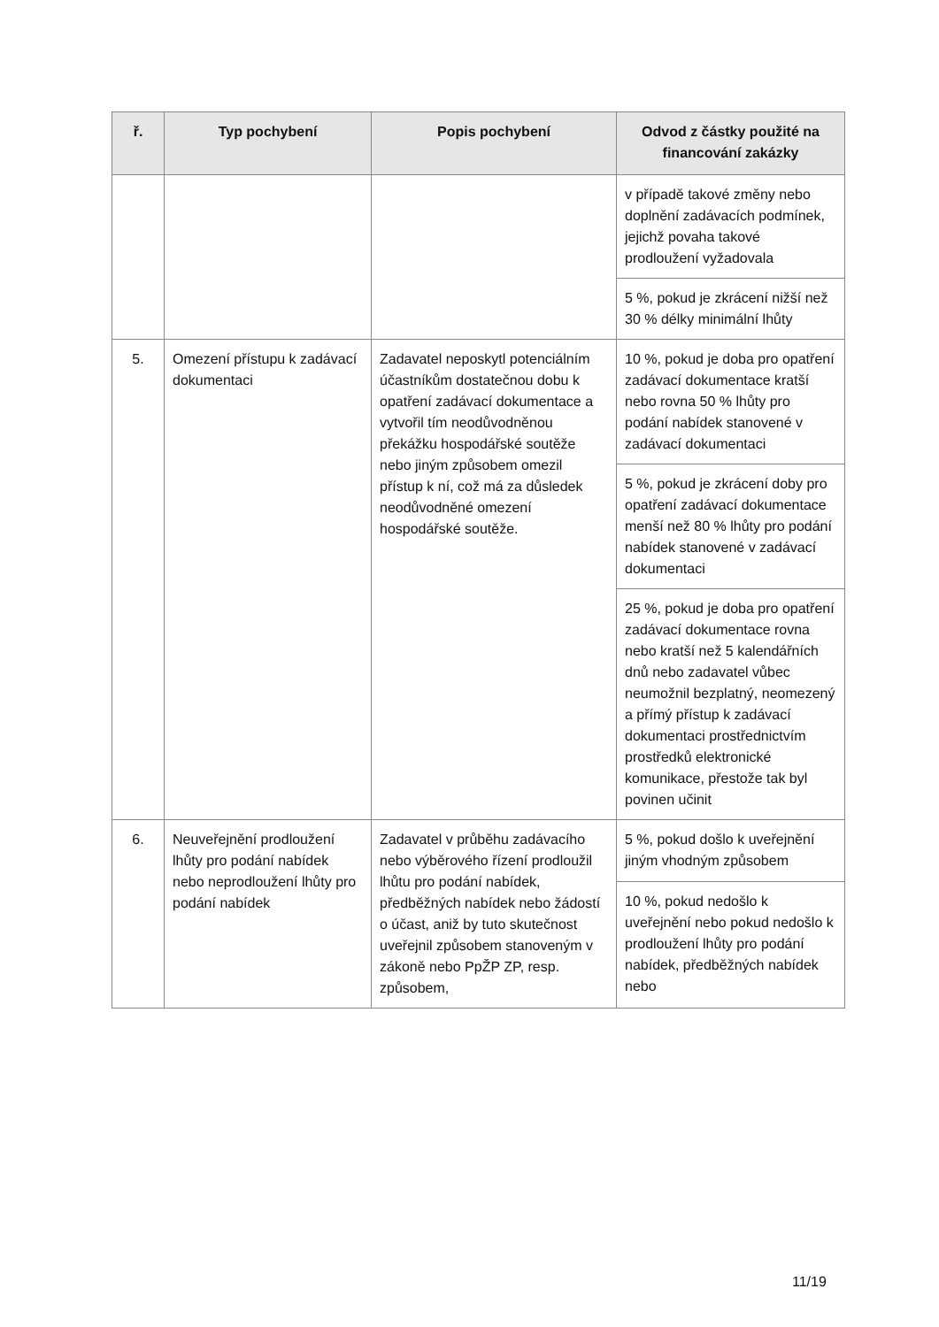| ř. | Typ pochybení | Popis pochybení | Odvod z částky použité na financování zakázky |
| --- | --- | --- | --- |
| | | | v případě takové změny nebo doplnění zadávacích podmínek, jejichž povaha takové prodloužení vyžadovala |
| | | | 5 %, pokud je zkrácení nižší než 30 % délky minimální lhůty |
| 5. | Omezení přístupu k zadávací dokumentaci | Zadavatel neposkytl potenciálním účastníkům dostatečnou dobu k opatření zadávací dokumentace a vytvořil tím neodůvodněnou překážku hospodářské soutěže nebo jiným způsobem omezil přístup k ní, což má za důsledek neodůvodněné omezení hospodářské soutěže. | 10 %, pokud je doba pro opatření zadávací dokumentace kratší nebo rovna 50 % lhůty pro podání nabídek stanovené v zadávací dokumentaci |
| | | | 5 %, pokud je zkrácení doby pro opatření zadávací dokumentace menší než 80 % lhůty pro podání nabídek stanovené v zadávací dokumentaci |
| | | | 25 %, pokud je doba pro opatření zadávací dokumentace rovna nebo kratší než 5 kalendářních dnů nebo zadavatel vůbec neumožnil bezplatný, neomezený a přímý přístup k zadávací dokumentaci prostřednictvím prostředků elektronické komunikace, přestože tak byl povinen učinit |
| 6. | Neuveřejnění prodloužení lhůty pro podání nabídek nebo neprodloužení lhůty pro podání nabídek | Zadavatel v průběhu zadávacího nebo výběrového řízení prodloužil lhůtu pro podání nabídek, předběžných nabídek nebo žádostí o účast, aniž by tuto skutečnost uveřejnil způsobem stanoveným v zákoně nebo PpŽP ZP, resp. způsobem, | 5 %, pokud došlo k uveřejnění jiným vhodným způsobem |
| | | | 10 %, pokud nedošlo k uveřejnění nebo pokud nedošlo k prodloužení lhůty pro podání nabídek, předběžných nabídek nebo |
11/19